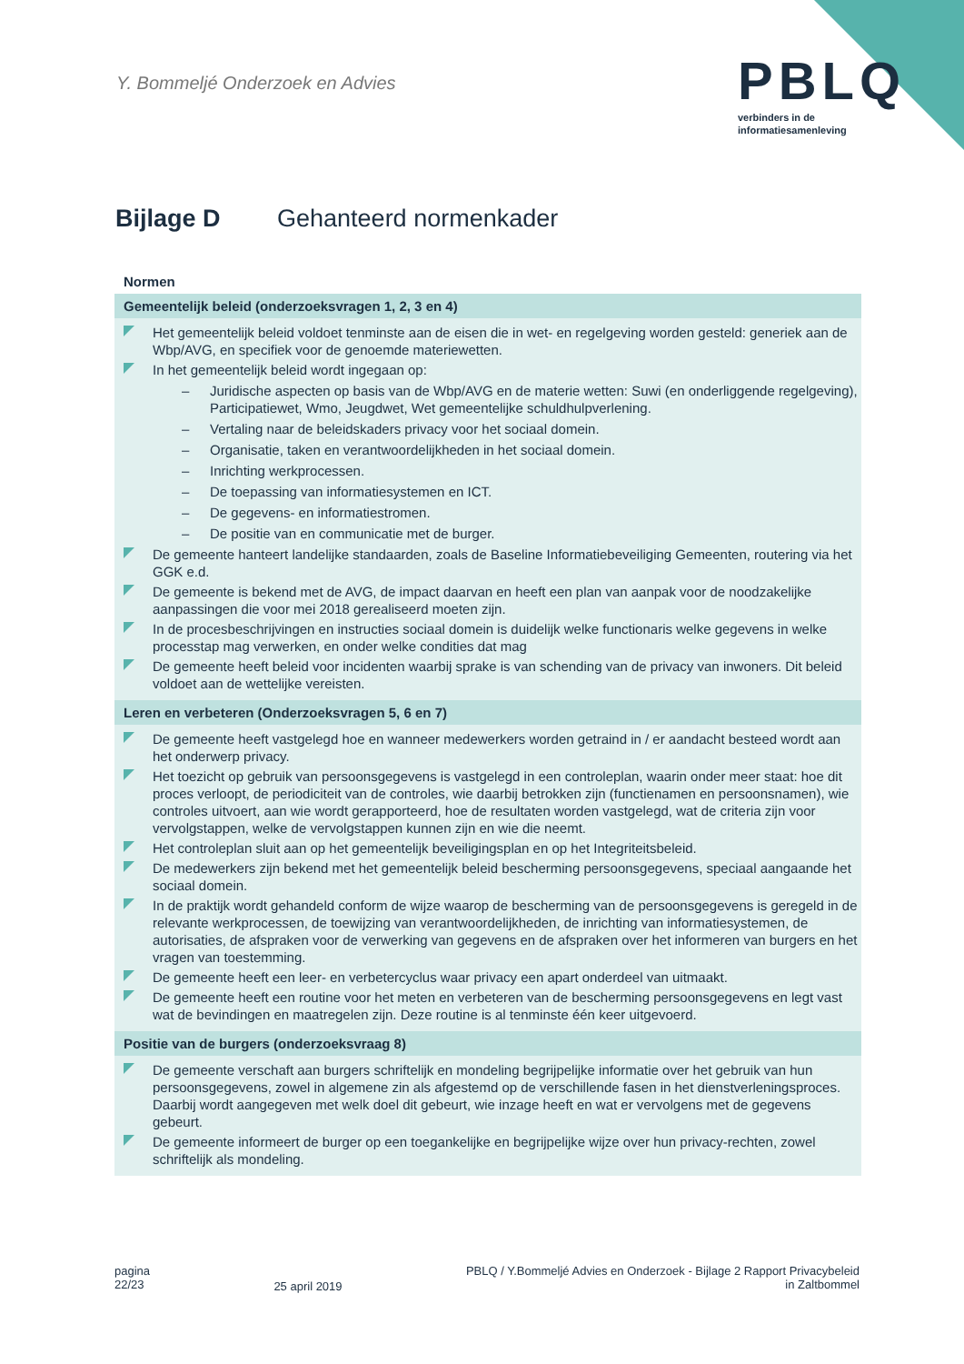Y. Bommeljé Onderzoek en Advies
PBLQ
verbinders in de
informatiesamenleving
Bijlage D Gehanteerd normenkader
| Normen |
| --- |
| Gemeentelijk beleid (onderzoeksvragen 1, 2, 3 en 4) |
| Het gemeentelijk beleid voldoet tenminste aan de eisen die in wet- en regelgeving worden gesteld: generiek aan de Wbp/AVG, en specifiek voor de genoemde materiewetten. In het gemeentelijk beleid wordt ingegaan op: – Juridische aspecten op basis van de Wbp/AVG en de materie wetten: Suwi (en onderliggende regelgeving), Participatiewet, Wmo, Jeugdwet, Wet gemeentelijke schuldhulpverlening. – Vertaling naar de beleidskaders privacy voor het sociaal domein. – Organisatie, taken en verantwoordelijkheden in het sociaal domein. – Inrichting werkprocessen. – De toepassing van informatiesystemen en ICT. – De gegevens- en informatiestromen. – De positie van en communicatie met de burger. De gemeente hanteert landelijke standaarden, zoals de Baseline Informatiebeveiliging Gemeenten, routering via het GGK e.d. De gemeente is bekend met de AVG, de impact daarvan en heeft een plan van aanpak voor de noodzakelijke aanpassingen die voor mei 2018 gerealiseerd moeten zijn. In de procesbeschrijvingen en instructies sociaal domein is duidelijk welke functionaris welke gegevens in welke processtap mag verwerken, en onder welke condities dat mag De gemeente heeft beleid voor incidenten waarbij sprake is van schending van de privacy van inwoners. Dit beleid voldoet aan de wettelijke vereisten. |
| Leren en verbeteren (Onderzoeksvragen 5, 6 en 7) |
| De gemeente heeft vastgelegd hoe en wanneer medewerkers worden getraind in / er aandacht besteed wordt aan het onderwerp privacy. Het toezicht op gebruik van persoonsgegevens is vastgelegd in een controleplan, waarin onder meer staat: hoe dit proces verloopt, de periodiciteit van de controles, wie daarbij betrokken zijn (functienamen en persoonsnamen), wie controles uitvoert, aan wie wordt gerapporteerd, hoe de resultaten worden vastgelegd, wat de criteria zijn voor vervolgstappen, welke de vervolgstappen kunnen zijn en wie die neemt. Het controleplan sluit aan op het gemeentelijk beveiligingsplan en op het Integriteitsbeleid. De medewerkers zijn bekend met het gemeentelijk beleid bescherming persoonsgegevens, speciaal aangaande het sociaal domein. In de praktijk wordt gehandeld conform de wijze waarop de bescherming van de persoonsgegevens is geregeld in de relevante werkprocessen, de toewijzing van verantwoordelijkheden, de inrichting van informatiesystemen, de autorisaties, de afspraken voor de verwerking van gegevens en de afspraken over het informeren van burgers en het vragen van toestemming. De gemeente heeft een leer- en verbetercyclus waar privacy een apart onderdeel van uitmaakt. De gemeente heeft een routine voor het meten en verbeteren van de bescherming persoonsgegevens en legt vast wat de bevindingen en maatregelen zijn. Deze routine is al tenminste één keer uitgevoerd. |
| Positie van de burgers (onderzoeksvraag 8) |
| De gemeente verschaft aan burgers schriftelijk en mondeling begrijpelijke informatie over het gebruik van hun persoonsgegevens, zowel in algemene zin als afgestemd op de verschillende fasen in het dienstverleningsproces. Daarbij wordt aangegeven met welk doel dit gebeurt, wie inzage heeft en wat er vervolgens met de gegevens gebeurt. De gemeente informeert de burger op een toegankelijke en begrijpelijke wijze over hun privacy-rechten, zowel schriftelijk als mondeling. |
pagina
22/23
25 april 2019
PBLQ / Y.Bommeljé Advies en Onderzoek - Bijlage 2 Rapport Privacybeleid
in Zaltbommel